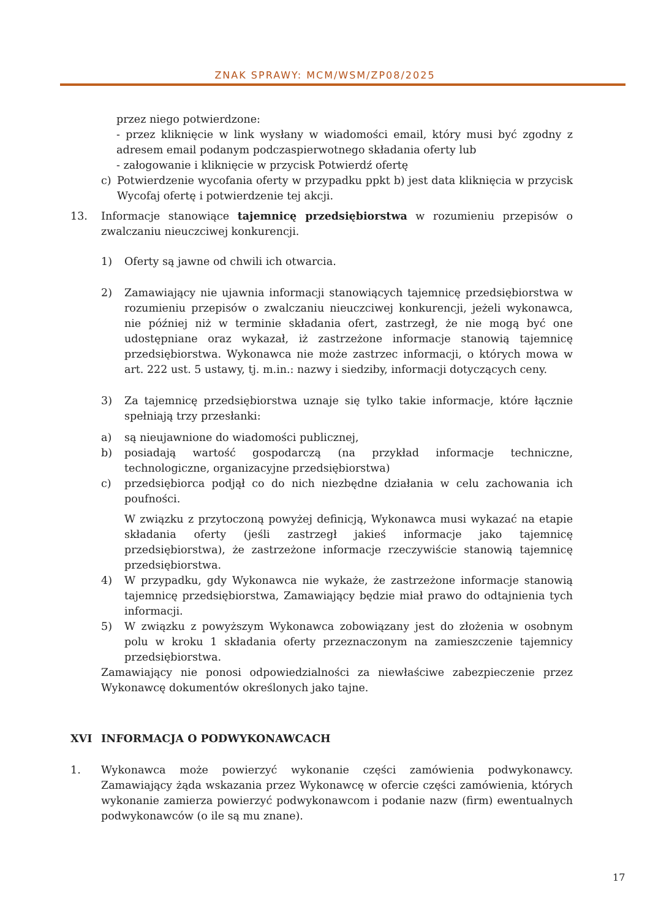ZNAK SPRAWY: MCM/WSM/ZP08/2025
przez niego potwierdzone:
- przez kliknięcie w link wysłany w wiadomości email, który musi być zgodny z adresem email podanym podczaspierwotnego składania oferty lub
- załogowanie i kliknięcie w przycisk Potwierdź ofertę
c) Potwierdzenie wycofania oferty w przypadku ppkt b) jest data kliknięcia w przycisk Wycofaj ofertę i potwierdzenie tej akcji.
13. Informacje stanowiące tajemnicę przedsiębiorstwa w rozumieniu przepisów o zwalczaniu nieuczciwej konkurencji.
1) Oferty są jawne od chwili ich otwarcia.
2) Zamawiający nie ujawnia informacji stanowiących tajemnicę przedsiębiorstwa w rozumieniu przepisów o zwalczaniu nieuczciwej konkurencji, jeżeli wykonawca, nie później niż w terminie składania ofert, zastrzegł, że nie mogą być one udostępniane oraz wykazał, iż zastrzeżone informacje stanowią tajemnicę przedsiębiorstwa. Wykonawca nie może zastrzec informacji, o których mowa w art. 222 ust. 5 ustawy, tj. m.in.: nazwy i siedziby, informacji dotyczących ceny.
3) Za tajemnicę przedsiębiorstwa uznaje się tylko takie informacje, które łącznie spełniają trzy przesłanki:
a) są nieujawnione do wiadomości publicznej,
b) posiadają wartość gospodarczą (na przykład informacje techniczne, technologiczne, organizacyjne przedsiębiorstwa)
c) przedsiębiorca podjął co do nich niezbędne działania w celu zachowania ich poufności.
W związku z przytoczoną powyżej definicją, Wykonawca musi wykazać na etapie składania oferty (jeśli zastrzegł jakieś informacje jako tajemnicę przedsiębiorstwa), że zastrzeżone informacje rzeczywiście stanowią tajemnicę przedsiębiorstwa.
4) W przypadku, gdy Wykonawca nie wykaże, że zastrzeżone informacje stanowią tajemnicę przedsiębiorstwa, Zamawiający będzie miał prawo do odtajnienia tych informacji.
5) W związku z powyższym Wykonawca zobowiązany jest do złożenia w osobnym polu w kroku 1 składania oferty przeznaczonym na zamieszczenie tajemnicy przedsiębiorstwa.
Zamawiający nie ponosi odpowiedzialności za niewłaściwe zabezpieczenie przez Wykonawcę dokumentów określonych jako tajne.
XVI INFORMACJA O PODWYKONAWCACH
1. Wykonawca może powierzyć wykonanie części zamówienia podwykonawcy. Zamawiający żąda wskazania przez Wykonawcę w ofercie części zamówienia, których wykonanie zamierza powierzyć podwykonawcom i podanie nazw (firm) ewentualnych podwykonawców (o ile są mu znane).
17